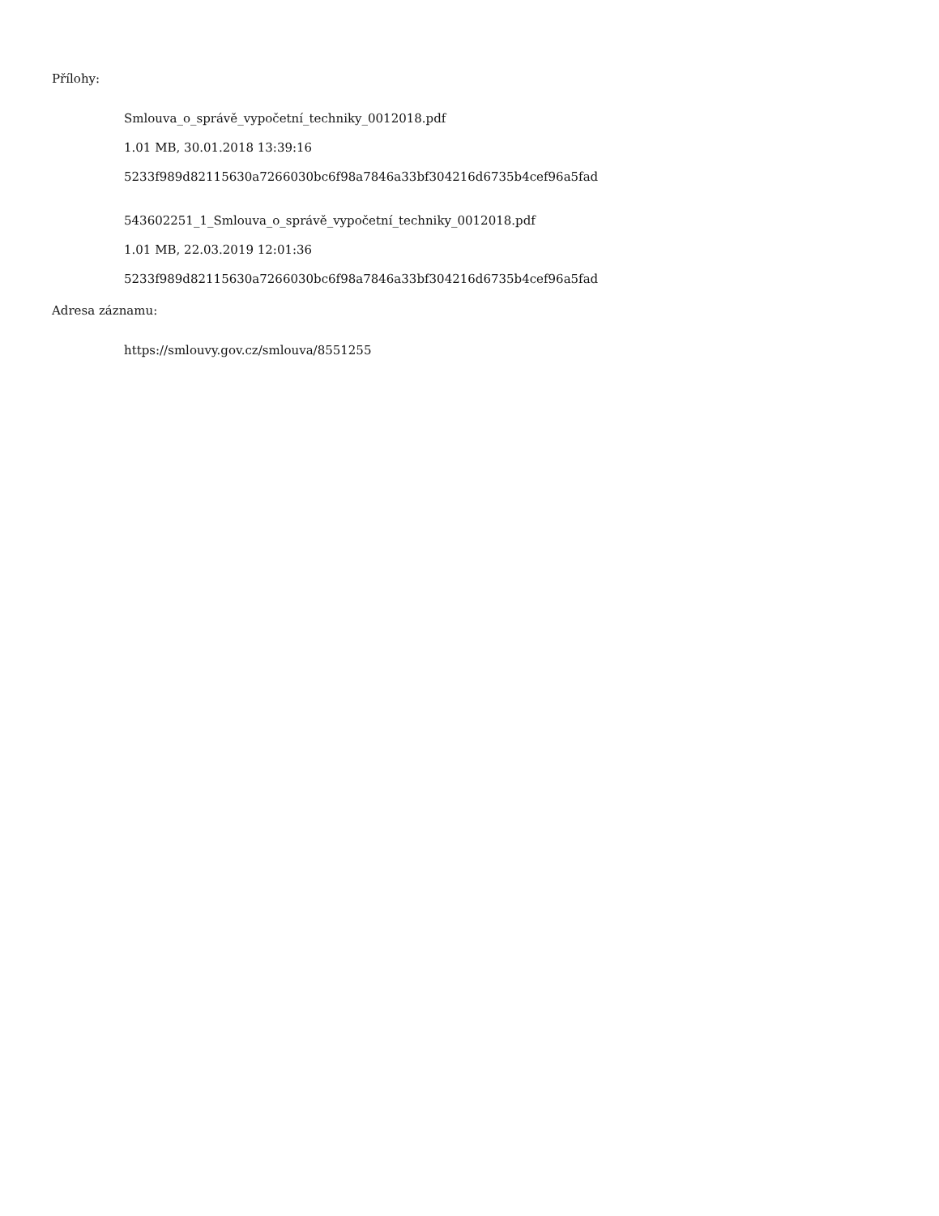Přílohy:
Smlouva_o_správě_vypočetní_techniky_0012018.pdf
1.01 MB, 30.01.2018 13:39:16
5233f989d82115630a7266030bc6f98a7846a33bf304216d6735b4cef96a5fad
543602251_1_Smlouva_o_správě_vypočetní_techniky_0012018.pdf
1.01 MB, 22.03.2019 12:01:36
5233f989d82115630a7266030bc6f98a7846a33bf304216d6735b4cef96a5fad
Adresa záznamu:
https://smlouvy.gov.cz/smlouva/8551255